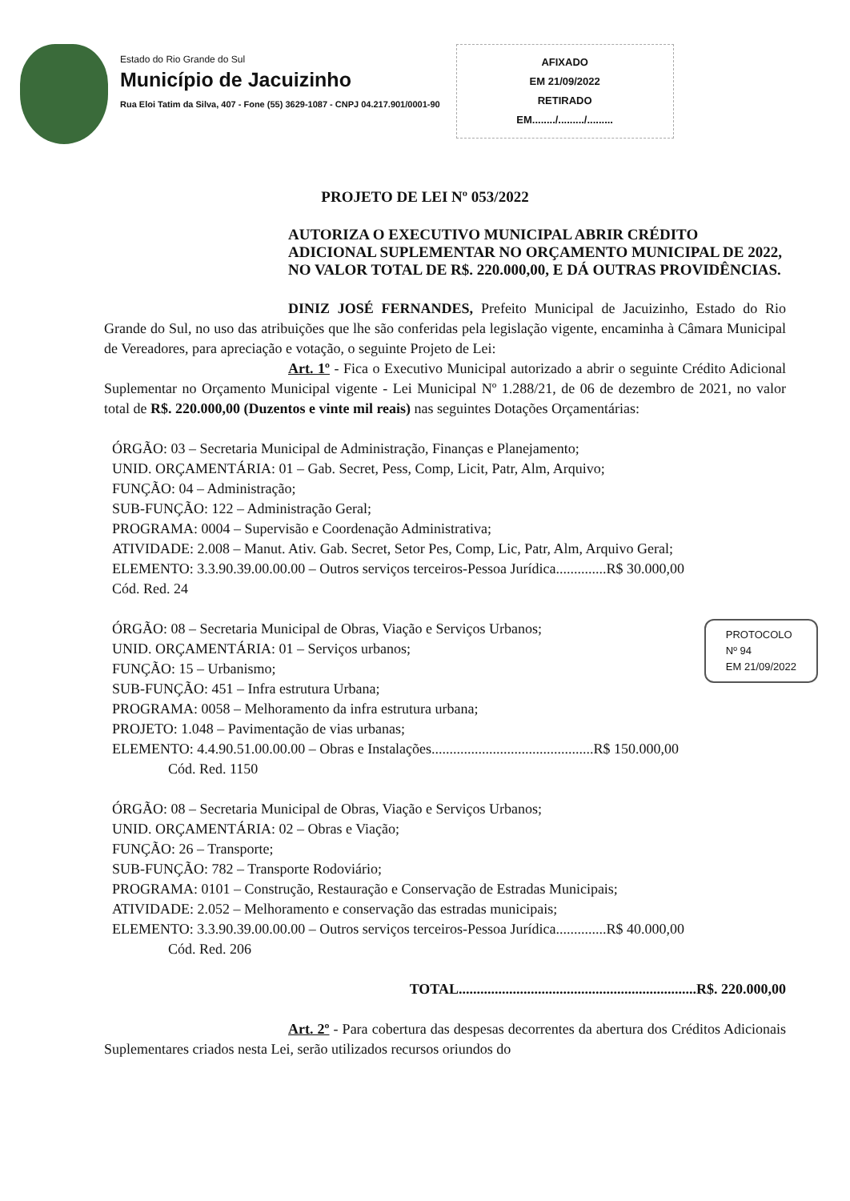Estado do Rio Grande do Sul
Município de Jacuizinho
Rua Eloi Tatim da Silva, 407 - Fone (55) 3629-1087 - CNPJ 04.217.901/0001-90
AFIXADO
EM 21/09/2022
RETIRADO
EM......../........./.........
PROJETO DE LEI Nº 053/2022
AUTORIZA O EXECUTIVO MUNICIPAL ABRIR CRÉDITO ADICIONAL SUPLEMENTAR NO ORÇAMENTO MUNICIPAL DE 2022, NO VALOR TOTAL DE R$. 220.000,00, E DÁ OUTRAS PROVIDÊNCIAS.
DINIZ JOSÉ FERNANDES, Prefeito Municipal de Jacuizinho, Estado do Rio Grande do Sul, no uso das atribuições que lhe são conferidas pela legislação vigente, encaminha à Câmara Municipal de Vereadores, para apreciação e votação, o seguinte Projeto de Lei:
Art. 1º - Fica o Executivo Municipal autorizado a abrir o seguinte Crédito Adicional Suplementar no Orçamento Municipal vigente - Lei Municipal Nº 1.288/21, de 06 de dezembro de 2021, no valor total de R$. 220.000,00 (Duzentos e vinte mil reais) nas seguintes Dotações Orçamentárias:
ÓRGÃO: 03 – Secretaria Municipal de Administração, Finanças e Planejamento;
UNID. ORÇAMENTÁRIA: 01 – Gab. Secret, Pess, Comp, Licit, Patr, Alm, Arquivo;
FUNÇÃO: 04 – Administração;
SUB-FUNÇÃO: 122 – Administração Geral;
PROGRAMA: 0004 – Supervisão e Coordenação Administrativa;
ATIVIDADE: 2.008 – Manut. Ativ. Gab. Secret, Setor Pes, Comp, Lic, Patr, Alm, Arquivo Geral;
ELEMENTO: 3.3.90.39.00.00.00 – Outros serviços terceiros-Pessoa Jurídica..............R$ 30.000,00
Cód. Red. 24
PROTOCOLO
Nº 94
EM 21/09/2022
ÓRGÃO: 08 – Secretaria Municipal de Obras, Viação e Serviços Urbanos;
UNID. ORÇAMENTÁRIA: 01 – Serviços urbanos;
FUNÇÃO: 15 – Urbanismo;
SUB-FUNÇÃO: 451 – Infra estrutura Urbana;
PROGRAMA: 0058 – Melhoramento da infra estrutura urbana;
PROJETO: 1.048 – Pavimentação de vias urbanas;
ELEMENTO: 4.4.90.51.00.00.00 – Obras e Instalações.............................................R$ 150.000,00
Cód. Red. 1150
ÓRGÃO: 08 – Secretaria Municipal de Obras, Viação e Serviços Urbanos;
UNID. ORÇAMENTÁRIA: 02 – Obras e Viação;
FUNÇÃO: 26 – Transporte;
SUB-FUNÇÃO: 782 – Transporte Rodoviário;
PROGRAMA: 0101 – Construção, Restauração e Conservação de Estradas Municipais;
ATIVIDADE: 2.052 – Melhoramento e conservação das estradas municipais;
ELEMENTO: 3.3.90.39.00.00.00 – Outros serviços terceiros-Pessoa Jurídica..............R$ 40.000,00
Cód. Red. 206
TOTAL..................................................................R$. 220.000,00
Art. 2º - Para cobertura das despesas decorrentes da abertura dos Créditos Adicionais Suplementares criados nesta Lei, serão utilizados recursos oriundos do